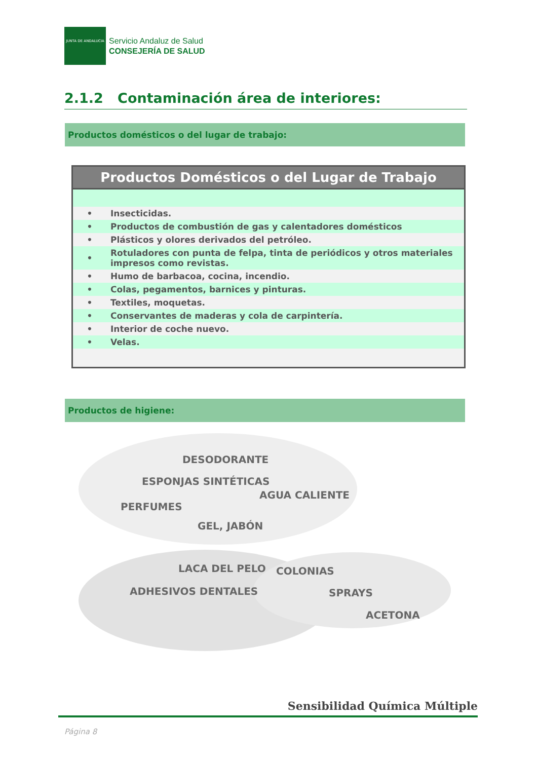JUNTA DE ANDALUCIA
Servicio Andaluz de Salud
CONSEJERÍA DE SALUD
2.1.2 Contaminación área de interiores:
Productos domésticos o del lugar de trabajo:
Productos Domésticos o del Lugar de Trabajo
| • | Insecticidas. |
| • | Productos de combustión de gas y calentadores domésticos |
| • | Plásticos y olores derivados del petróleo. |
| • | Rotuladores con punta de felpa, tinta de periódicos y otros materiales impresos como revistas. |
| • | Humo de barbacoa, cocina, incendio. |
| • | Colas, pegamentos, barnices y pinturas. |
| • | Textiles, moquetas. |
| • | Conservantes de maderas y cola de carpintería. |
| • | Interior de coche nuevo. |
| • | Velas. |
Productos de higiene:
DESODORANTE
ESPONJAS SINTÉTICAS
AGUA CALIENTE
PERFUMES
GEL, JABÓN
LACA DEL PELO COLONIAS
ADHESIVOS DENTALES SPRAYS
ACETONA
Sensibilidad Química Múltiple
Página 8